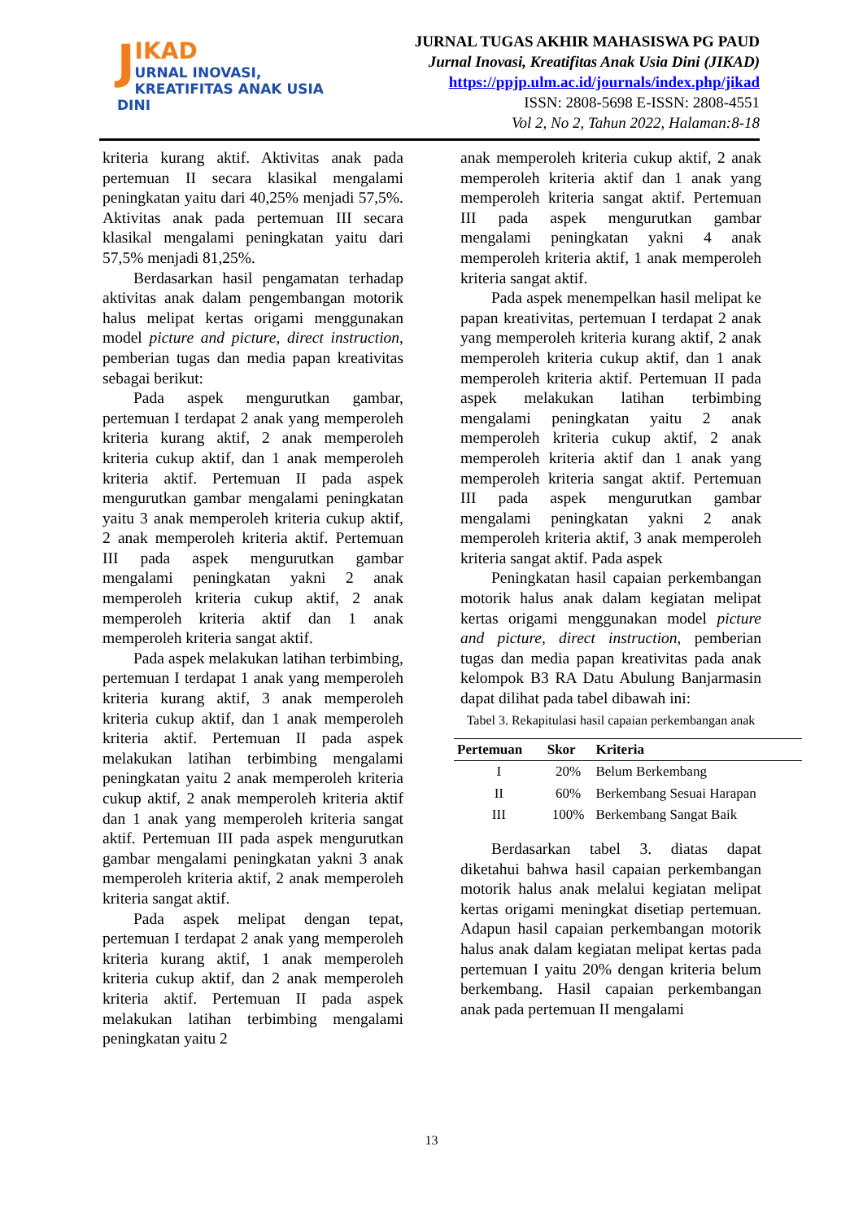J
IKAD
URNAL INOVASI,
KREATIFITAS ANAK USIA DINI
JURNAL TUGAS AKHIR MAHASISWA PG PAUD
Jurnal Inovasi, Kreatifitas Anak Usia Dini (JIKAD)
https://ppjp.ulm.ac.id/journals/index.php/jikad
ISSN: 2808-5698 E-ISSN: 2808-4551
Vol 2, No 2, Tahun 2022, Halaman:8-18
kriteria kurang aktif. Aktivitas anak pada pertemuan II secara klasikal mengalami peningkatan yaitu dari 40,25% menjadi 57,5%. Aktivitas anak pada pertemuan III secara klasikal mengalami peningkatan yaitu dari 57,5% menjadi 81,25%.
Berdasarkan hasil pengamatan terhadap aktivitas anak dalam pengembangan motorik halus melipat kertas origami menggunakan model picture and picture, direct instruction, pemberian tugas dan media papan kreativitas sebagai berikut:
Pada aspek mengurutkan gambar, pertemuan I terdapat 2 anak yang memperoleh kriteria kurang aktif, 2 anak memperoleh kriteria cukup aktif, dan 1 anak memperoleh kriteria aktif. Pertemuan II pada aspek mengurutkan gambar mengalami peningkatan yaitu 3 anak memperoleh kriteria cukup aktif, 2 anak memperoleh kriteria aktif. Pertemuan III pada aspek mengurutkan gambar mengalami peningkatan yakni 2 anak memperoleh kriteria cukup aktif, 2 anak memperoleh kriteria aktif dan 1 anak memperoleh kriteria sangat aktif.
Pada aspek melakukan latihan terbimbing, pertemuan I terdapat 1 anak yang memperoleh kriteria kurang aktif, 3 anak memperoleh kriteria cukup aktif, dan 1 anak memperoleh kriteria aktif. Pertemuan II pada aspek melakukan latihan terbimbing mengalami peningkatan yaitu 2 anak memperoleh kriteria cukup aktif, 2 anak memperoleh kriteria aktif dan 1 anak yang memperoleh kriteria sangat aktif. Pertemuan III pada aspek mengurutkan gambar mengalami peningkatan yakni 3 anak memperoleh kriteria aktif, 2 anak memperoleh kriteria sangat aktif.
Pada aspek melipat dengan tepat, pertemuan I terdapat 2 anak yang memperoleh kriteria kurang aktif, 1 anak memperoleh kriteria cukup aktif, dan 2 anak memperoleh kriteria aktif. Pertemuan II pada aspek melakukan latihan terbimbing mengalami peningkatan yaitu 2
anak memperoleh kriteria cukup aktif, 2 anak memperoleh kriteria aktif dan 1 anak yang memperoleh kriteria sangat aktif. Pertemuan III pada aspek mengurutkan gambar mengalami peningkatan yakni 4 anak memperoleh kriteria aktif, 1 anak memperoleh kriteria sangat aktif.
Pada aspek menempelkan hasil melipat ke papan kreativitas, pertemuan I terdapat 2 anak yang memperoleh kriteria kurang aktif, 2 anak memperoleh kriteria cukup aktif, dan 1 anak memperoleh kriteria aktif. Pertemuan II pada aspek melakukan latihan terbimbing mengalami peningkatan yaitu 2 anak memperoleh kriteria cukup aktif, 2 anak memperoleh kriteria aktif dan 1 anak yang memperoleh kriteria sangat aktif. Pertemuan III pada aspek mengurutkan gambar mengalami peningkatan yakni 2 anak memperoleh kriteria aktif, 3 anak memperoleh kriteria sangat aktif. Pada aspek
Peningkatan hasil capaian perkembangan motorik halus anak dalam kegiatan melipat kertas origami menggunakan model picture and picture, direct instruction, pemberian tugas dan media papan kreativitas pada anak kelompok B3 RA Datu Abulung Banjarmasin dapat dilihat pada tabel dibawah ini:
Tabel 3. Rekapitulasi hasil capaian perkembangan anak
| Pertemuan | Skor | Kriteria |
| --- | --- | --- |
| I | 20% | Belum Berkembang |
| II | 60% | Berkembang Sesuai Harapan |
| III | 100% | Berkembang Sangat Baik |
Berdasarkan tabel 3. diatas dapat diketahui bahwa hasil capaian perkembangan motorik halus anak melalui kegiatan melipat kertas origami meningkat disetiap pertemuan. Adapun hasil capaian perkembangan motorik halus anak dalam kegiatan melipat kertas pada pertemuan I yaitu 20% dengan kriteria belum berkembang. Hasil capaian perkembangan anak pada pertemuan II mengalami
13